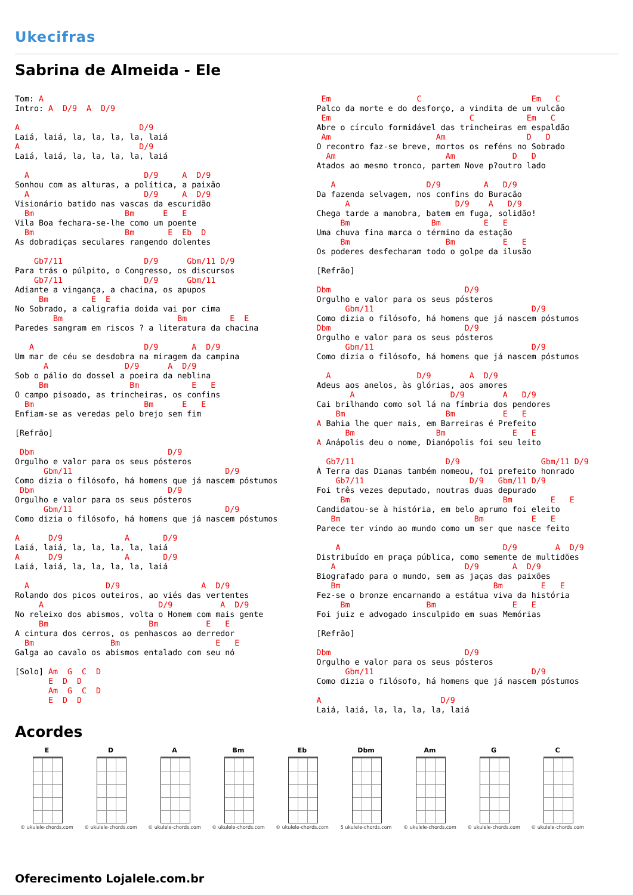Ukecifras
Sabrina de Almeida - Ele
Tom: A
Intro: A  D/9  A  D/9

A                         D/9
Laiá, laiá, la, la, la, la, laiá
A                         D/9
Laiá, laiá, la, la, la, la, laiá

  A                        D/9     A  D/9
Sonhou com as alturas, a política, a paixão
  A                        D/9     A  D/9
Visionário batido nas vascas da escuridão
  Bm                   Bm      E   E
Vila Boa fechara-se-lhe como um poente
  Bm                   Bm       E  Eb  D
As dobradiças seculares rangendo dolentes

    Gb7/11                 D/9      Gbm/11 D/9
Para trás o púlpito, o Congresso, os discursos
    Gb7/11                 D/9      Gbm/11
Adiante a vingança, a chacina, os apupos
     Bm         E  E
No Sobrado, a caligrafia doida vai por cima
        Bm                        Bm         E  E
Paredes sangram em riscos ? a literatura da chacina

   A                       D/9       A  D/9
Um mar de céu se desdobra na miragem da campina
      A                D/9      A  D/9
Sob o pálio do dossel a poeira da neblina
     Bm                 Bm           E   E
O campo pisoado, as trincheiras, os confins
  Bm                       Bm      E   E
Enfiam-se as veredas pelo brejo sem fim

[Refrão]

 Dbm                            D/9
Orgulho e valor para os seus pósteros
      Gbm/11                                D/9
Como dizia o filósofo, há homens que já nascem póstumos
 Dbm                            D/9
Orgulho e valor para os seus pósteros
      Gbm/11                                D/9
Como dizia o filósofo, há homens que já nascem póstumos

A      D/9             A       D/9
Laiá, laiá, la, la, la, la, laiá
A      D/9             A       D/9
Laiá, laiá, la, la, la, la, laiá

  A                D/9                 A  D/9
Rolando dos picos outeiros, ao viés das vertentes
     A                        D/9          A  D/9
No releixo dos abismos, volta o Homem com mais gente
     Bm                     Bm          E   E
A cintura dos cerros, os penhascos ao derredor
  Bm                Bm                    E   E
Galga ao cavalo os abismos entalado com seu nó

[Solo] Am  G  C  D
       E  D  D
       Am  G  C  D
       E  D  D
 Em                  C                       Em   C
Palco da morte e do desforço, a vindita de um vulcão
 Em                             C           Em   C
Abre o círculo formidável das trincheiras em espaldão
 Am                      Am                 D   D
O recontro faz-se breve, mortos os reféns no Sobrado
  Am                       Am            D   D
Atados ao mesmo tronco, partem Nove p?outro lado

   A                   D/9         A   D/9
Da fazenda selvagem, nos confins do Buracão
      A                      D/9    A   D/9
Chega tarde a manobra, batem em fuga, solidão!
     Bm                 Bm         E   E
Uma chuva fina marca o término da estação
     Bm                    Bm          E   E
Os poderes desfecharam todo o golpe da ilusão

[Refrão]

Dbm                            D/9
Orgulho e valor para os seus pósteros
      Gbm/11                                 D/9
Como dizia o filósofo, há homens que já nascem póstumos
Dbm                            D/9
Orgulho e valor para os seus pósteros
      Gbm/11                                 D/9
Como dizia o filósofo, há homens que já nascem póstumos

  A                  D/9        A  D/9
Adeus aos anelos, às glórias, aos amores
       A                    D/9        A   D/9
Cai brilhando como sol lá na fímbria dos pendores
    Bm                     Bm          E   E
A Bahia lhe quer mais, em Barreiras é Prefeito
      Bm                 Bm              E   E
A Anápolis deu o nome, Dianópolis foi seu leito

  Gb7/11                   D/9                 Gbm/11 D/9
À Terra das Dianas também nomeou, foi prefeito honrado
    Gb7/11                      D/9   Gbm/11 D/9
Foi três vezes deputado, noutras duas depurado
     Bm                                Bm        E   E
Candidatou-se à história, em belo aprumo foi eleito
   Bm                            Bm          E   E
Parece ter vindo ao mundo como um ser que nasce feito

    A                                  D/9        A  D/9
Distribuído em praça pública, como semente de multidões
   A                           D/9       A  D/9
Biografado para o mundo, sem as jaças das paixões
   Bm                                Bm        E   E
Fez-se o bronze encarnando a estátua viva da história
     Bm                Bm                E   E
Foi juiz e advogado insculpido em suas Memórias

[Refrão]

Dbm                            D/9
Orgulho e valor para os seus pósteros
      Gbm/11                                 D/9
Como dizia o filósofo, há homens que já nascem póstumos

A                         D/9
Laiá, laiá, la, la, la, la, laiá
Acordes
E
© ukulele-chords.com
D
© ukulele-chords.com
A
© ukulele-chords.com
Bm
© ukulele-chords.com
Eb
© ukulele-chords.com
Dbm
5 ukulele-chords.com
Am
© ukulele-chords.com
G
© ukulele-chords.com
C
© ukulele-chords.com
Oferecimento Lojalele.com.br